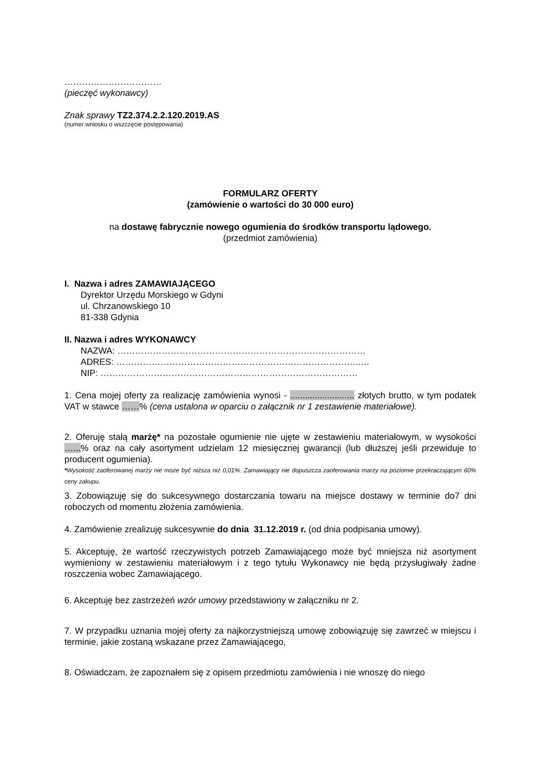……………………………
(pieczęć wykonawcy)
Znak sprawy TZ2.374.2.2.120.2019.AS
(numer wniosku o wszczęcie postępowania)
FORMULARZ OFERTY
(zamówienie o wartości do 30 000 euro)
na dostawę fabrycznie nowego ogumienia do środków transportu lądowego.
(przedmiot zamówienia)
I. Nazwa i adres ZAMAWIAJĄCEGO
Dyrektor Urzędu Morskiego w Gdyni
ul. Chrzanowskiego 10
81-338 Gdynia
II. Nazwa i adres WYKONAWCY
NAZWA: …………………………………………………………………………
ADRES: ………………………………………………………………………..…
NIP: ……………………………………………………………………………
1. Cena mojej oferty za realizację zamówienia wynosi - .......................... złotych brutto, w tym podatek VAT w stawce ……% (cena ustalona w oparciu o załącznik nr 1 zestawienie materiałowe).
2. Oferuję stałą marżę* na pozostałe ogumienie nie ujęte w zestawieniu materiałowym, w wysokości …...% oraz na cały asortyment udzielam 12 miesięcznej gwarancji (lub dłuższej jeśli przewiduje to producent ogumienia).
*Wysokość zaoferowanej marży nie może być niższa niż 0,01%. Zamawiający nie dopuszcza zaoferowania marży na poziomie przekraczającym 60% ceny zakupu.
3. Zobowiązuję się do sukcesywnego dostarczania towaru na miejsce dostawy w terminie do7 dni roboczych od momentu złożenia zamówienia.
4. Zamówienie zrealizuję sukcesywnie do dnia 31.12.2019 r. (od dnia podpisania umowy).
5. Akceptuję, że wartość rzeczywistych potrzeb Zamawiającego może być mniejsza niż asortyment wymieniony w zestawieniu materiałowym i z tego tytułu Wykonawcy nie będą przysługiwały żadne roszczenia wobec Zamawiającego.
6. Akceptuję bez zastrzeżeń wzór umowy przedstawiony w załączniku nr 2.
7. W przypadku uznania mojej oferty za najkorzystniejszą umowę zobowiązuję się zawrzeć w miejscu i terminie, jakie zostaną wskazane przez Zamawiającego,
8. Oświadczam, że zapoznałem się z opisem przedmiotu zamówienia i nie wnoszę do niego